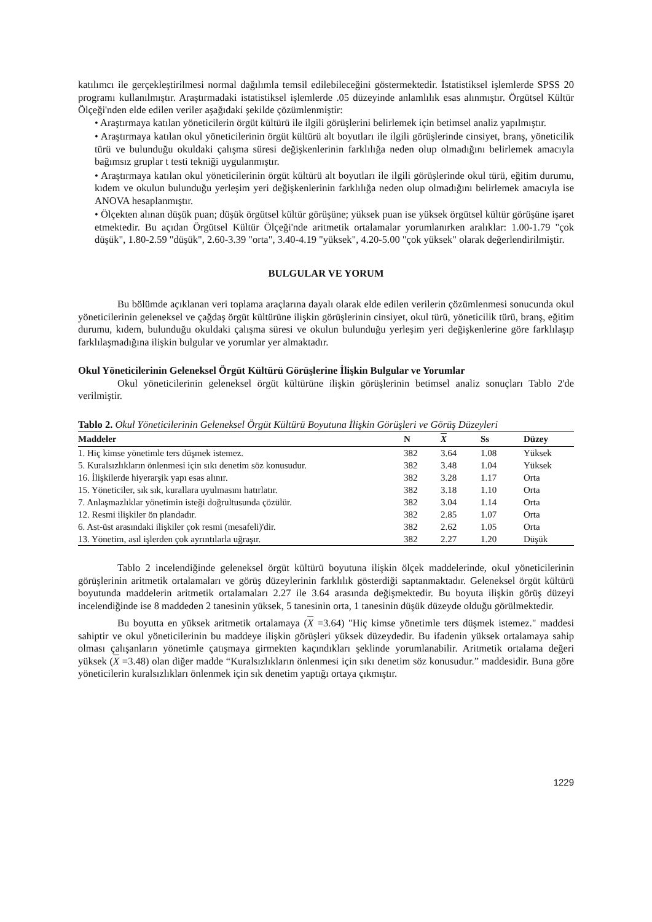katılımcı ile gerçekleştirilmesi normal dağılımla temsil edilebileceğini göstermektedir. İstatistiksel işlemlerde SPSS 20 programı kullanılmıştır. Araştırmadaki istatistiksel işlemlerde .05 düzeyinde anlamlılık esas alınmıştır. Örgütsel Kültür Ölçeği'nden elde edilen veriler aşağıdaki şekilde çözümlenmiştir:
• Araştırmaya katılan yöneticilerin örgüt kültürü ile ilgili görüşlerini belirlemek için betimsel analiz yapılmıştır.
• Araştırmaya katılan okul yöneticilerinin örgüt kültürü alt boyutları ile ilgili görüşlerinde cinsiyet, branş, yöneticilik türü ve bulunduğu okuldaki çalışma süresi değişkenlerinin farklılığa neden olup olmadığını belirlemek amacıyla bağımsız gruplar t testi tekniği uygulanmıştır.
• Araştırmaya katılan okul yöneticilerinin örgüt kültürü alt boyutları ile ilgili görüşlerinde okul türü, eğitim durumu, kıdem ve okulun bulunduğu yerleşim yeri değişkenlerinin farklılığa neden olup olmadığını belirlemek amacıyla ise ANOVA hesaplanmıştır.
• Ölçekten alınan düşük puan; düşük örgütsel kültür görüşüne; yüksek puan ise yüksek örgütsel kültür görüşüne işaret etmektedir. Bu açıdan Örgütsel Kültür Ölçeği'nde aritmetik ortalamalar yorumlanırken aralıklar: 1.00-1.79 "çok düşük", 1.80-2.59 "düşük", 2.60-3.39 "orta", 3.40-4.19 "yüksek", 4.20-5.00 "çok yüksek" olarak değerlendirilmiştir.
BULGULAR VE YORUM
Bu bölümde açıklanan veri toplama araçlarına dayalı olarak elde edilen verilerin çözümlenmesi sonucunda okul yöneticilerinin geleneksel ve çağdaş örgüt kültürüne ilişkin görüşlerinin cinsiyet, okul türü, yöneticilik türü, branş, eğitim durumu, kıdem, bulunduğu okuldaki çalışma süresi ve okulun bulunduğu yerleşim yeri değişkenlerine göre farklılaşıp farklılaşmadığına ilişkin bulgular ve yorumlar yer almaktadır.
Okul Yöneticilerinin Geleneksel Örgüt Kültürü Görüşlerine İlişkin Bulgular ve Yorumlar
Okul yöneticilerinin geleneksel örgüt kültürüne ilişkin görüşlerinin betimsel analiz sonuçları Tablo 2'de verilmiştir.
Tablo 2. Okul Yöneticilerinin Geleneksel Örgüt Kültürü Boyutuna İlişkin Görüşleri ve Görüş Düzeyleri
| Maddeler | N | X | Ss | Düzey |
| --- | --- | --- | --- | --- |
| 1. Hiç kimse yönetimle ters düşmek istemez. | 382 | 3.64 | 1.08 | Yüksek |
| 5. Kuralsızlıkların önlenmesi için sıkı denetim söz konusudur. | 382 | 3.48 | 1.04 | Yüksek |
| 16. İlişkilerde hiyerarşik yapı esas alınır. | 382 | 3.28 | 1.17 | Orta |
| 15. Yöneticiler, sık sık, kurallara uyulmasını hatırlatır. | 382 | 3.18 | 1.10 | Orta |
| 7. Anlaşmazlıklar yönetimin isteği doğrultusunda çözülür. | 382 | 3.04 | 1.14 | Orta |
| 12. Resmi ilişkiler ön plandadır. | 382 | 2.85 | 1.07 | Orta |
| 6. Ast-üst arasındaki ilişkiler çok resmi (mesafeli)'dir. | 382 | 2.62 | 1.05 | Orta |
| 13. Yönetim, asıl işlerden çok ayrıntılarla uğraşır. | 382 | 2.27 | 1.20 | Düşük |
Tablo 2 incelendiğinde geleneksel örgüt kültürü boyutuna ilişkin ölçek maddelerinde, okul yöneticilerinin görüşlerinin aritmetik ortalamaları ve görüş düzeylerinin farklılık gösterdiği saptanmaktadır. Geleneksel örgüt kültürü boyutunda maddelerin aritmetik ortalamaları 2.27 ile 3.64 arasında değişmektedir. Bu boyuta ilişkin görüş düzeyi incelendiğinde ise 8 maddeden 2 tanesinin yüksek, 5 tanesinin orta, 1 tanesinin düşük düzeyde olduğu görülmektedir.
Bu boyutta en yüksek aritmetik ortalamaya (X =3.64) "Hiç kimse yönetimle ters düşmek istemez." maddesi sahiptir ve okul yöneticilerinin bu maddeye ilişkin görüşleri yüksek düzeydedir. Bu ifadenin yüksek ortalamaya sahip olması çalışanların yönetimle çatışmaya girmekten kaçındıkları şeklinde yorumlanabilir. Aritmetik ortalama değeri yüksek (X =3.48) olan diğer madde “Kuralsızlıkların önlenmesi için sıkı denetim söz konusudur.” maddesidir. Buna göre yöneticilerin kuralsızlıkları önlenmek için sık denetim yaptığı ortaya çıkmıştır.
1229